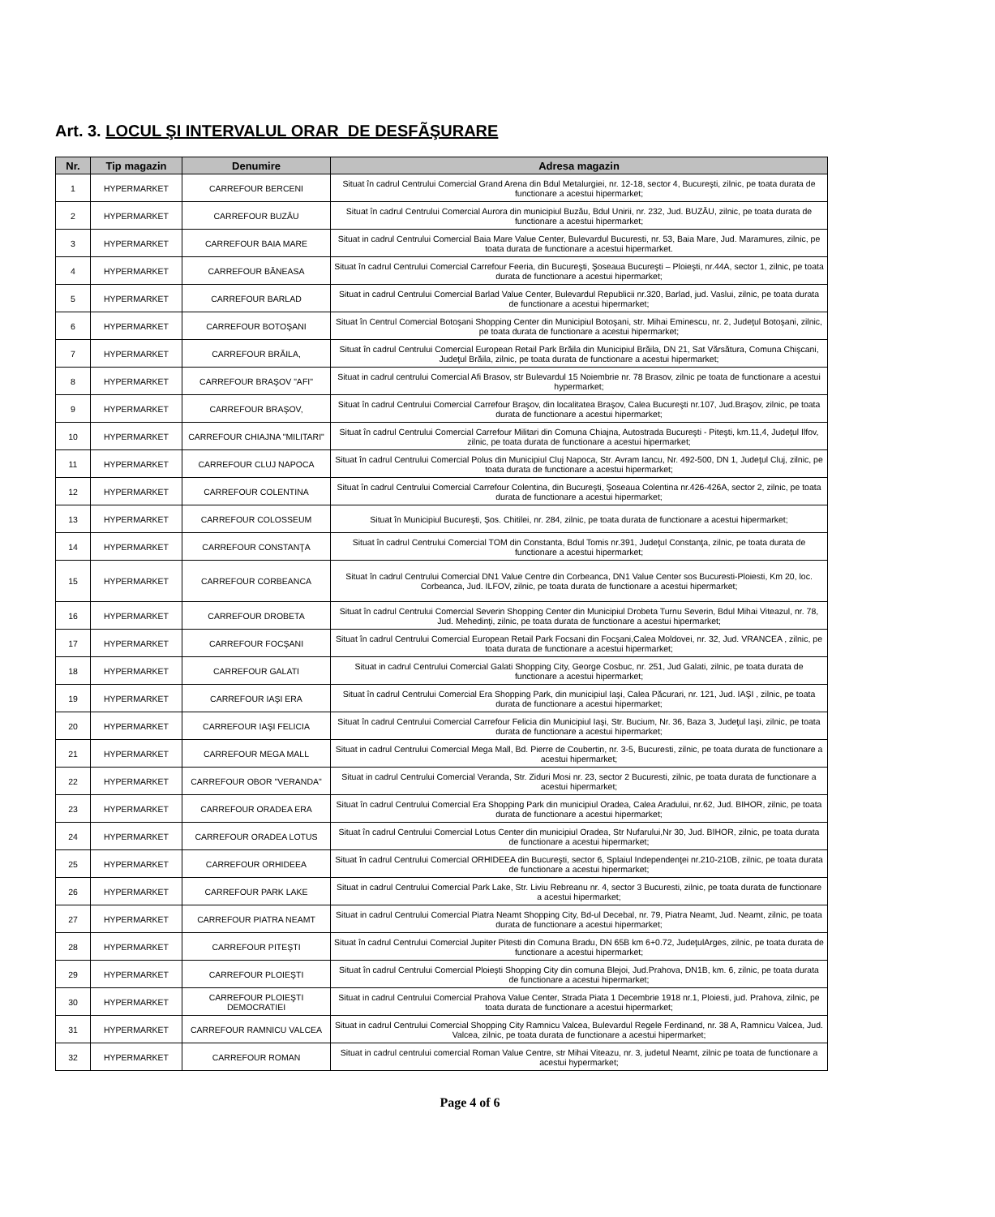Art. 3. LOCUL ŞI INTERVALUL ORAR DE DESFÃŞURARE
| Nr. | Tip magazin | Denumire | Adresa magazin |
| --- | --- | --- | --- |
| 1 | HYPERMARKET | CARREFOUR BERCENI | Situat în cadrul Centrului Comercial Grand Arena din Bdul Metalurgiei, nr. 12-18, sector 4, Bucureşti, zilnic, pe toata durata de functionare a acestui hipermarket; |
| 2 | HYPERMARKET | CARREFOUR BUZĂU | Situat în cadrul Centrului Comercial Aurora din municipiul Buzău, Bdul Unirii, nr. 232, Jud. BUZĂU, zilnic, pe toata durata de functionare a acestui hipermarket; |
| 3 | HYPERMARKET | CARREFOUR BAIA MARE | Situat in cadrul Centrului Comercial Baia Mare Value Center, Bulevardul Bucuresti, nr. 53, Baia Mare, Jud. Maramures, zilnic, pe toata durata de functionare a acestui hipermarket. |
| 4 | HYPERMARKET | CARREFOUR BĂNEASA | Situat în cadrul Centrului Comercial Carrefour Feeria, din Bucureşti, Şoseaua Bucureşti – Ploieşti, nr.44A, sector 1, zilnic, pe toata durata de functionare a acestui hipermarket; |
| 5 | HYPERMARKET | CARREFOUR BARLAD | Situat in cadrul Centrului Comercial Barlad Value Center, Bulevardul Republicii nr.320, Barlad, jud. Vaslui, zilnic, pe toata durata de functionare a acestui hipermarket; |
| 6 | HYPERMARKET | CARREFOUR BOTOŞANI | Situat în Centrul Comercial Botoşani Shopping Center din Municipiul Botoşani, str. Mihai Eminescu, nr. 2, Judeţul Botoşani, zilnic, pe toata durata de functionare a acestui hipermarket; |
| 7 | HYPERMARKET | CARREFOUR BRĂILA, | Situat în cadrul Centrului Comercial European Retail Park Brăila din Municipiul Brăila, DN 21, Sat Vărsătura, Comuna Chişcani, Judeţul Brăila, zilnic, pe toata durata de functionare a acestui hipermarket; |
| 8 | HYPERMARKET | CARREFOUR BRAŞOV "AFI" | Situat in cadrul centrului Comercial Afi Brasov, str Bulevardul 15 Noiembrie nr. 78 Brasov, zilnic pe toata de functionare a acestui hypermarket; |
| 9 | HYPERMARKET | CARREFOUR BRAŞOV, | Situat în cadrul Centrului Comercial Carrefour Braşov, din localitatea Braşov, Calea Bucureşti nr.107, Jud.Braşov, zilnic, pe toata durata de functionare a acestui hipermarket; |
| 10 | HYPERMARKET | CARREFOUR CHIAJNA "MILITARI" | Situat în cadrul Centrului Comercial Carrefour Militari din Comuna Chiajna, Autostrada Bucureşti - Piteşti, km.11,4, Judeţul Ilfov, zilnic, pe toata durata de functionare a acestui hipermarket; |
| 11 | HYPERMARKET | CARREFOUR CLUJ NAPOCA | Situat în cadrul Centrului Comercial Polus din Municipiul Cluj Napoca, Str. Avram Iancu, Nr. 492-500, DN 1, Judeţul Cluj, zilnic, pe toata durata de functionare a acestui hipermarket; |
| 12 | HYPERMARKET | CARREFOUR COLENTINA | Situat în cadrul Centrului Comercial Carrefour Colentina, din Bucureşti, Şoseaua Colentina nr.426-426A, sector 2, zilnic, pe toata durata de functionare a acestui hipermarket; |
| 13 | HYPERMARKET | CARREFOUR COLOSSEUM | Situat în Municipiul Bucureşti, Şos. Chitilei, nr. 284, zilnic, pe toata durata de functionare a acestui hipermarket; |
| 14 | HYPERMARKET | CARREFOUR CONSTANŢA | Situat în cadrul Centrului Comercial TOM din Constanta, Bdul Tomis nr.391, Judeţul Constanţa, zilnic, pe toata durata de functionare a acestui hipermarket; |
| 15 | HYPERMARKET | CARREFOUR CORBEANCA | Situat în cadrul Centrului Comercial DN1 Value Centre din Corbeanca, DN1 Value Center sos Bucuresti-Ploiesti, Km 20, loc. Corbeanca, Jud. ILFOV, zilnic, pe toata durata de functionare a acestui hipermarket; |
| 16 | HYPERMARKET | CARREFOUR DROBETA | Situat în cadrul Centrului Comercial Severin Shopping Center din Municipiul Drobeta Turnu Severin, Bdul Mihai Viteazul, nr. 78, Jud. Mehedinţi, zilnic, pe toata durata de functionare a acestui hipermarket; |
| 17 | HYPERMARKET | CARREFOUR FOCŞANI | Situat în cadrul Centrului Comercial European Retail Park Focsani din Focşani,Calea Moldovei, nr. 32, Jud. VRANCEA , zilnic, pe toata durata de functionare a acestui hipermarket; |
| 18 | HYPERMARKET | CARREFOUR GALATI | Situat in cadrul Centrului Comercial Galati Shopping City, George Cosbuc, nr. 251, Jud Galati, zilnic, pe toata durata de functionare a acestui hipermarket; |
| 19 | HYPERMARKET | CARREFOUR IAŞI ERA | Situat în cadrul Centrului Comercial Era Shopping Park, din municipiul Iaşi, Calea Păcurari, nr. 121, Jud. IAŞI , zilnic, pe toata durata de functionare a acestui hipermarket; |
| 20 | HYPERMARKET | CARREFOUR IAŞI FELICIA | Situat în cadrul Centrului Comercial Carrefour Felicia din Municipiul Iaşi, Str. Bucium, Nr. 36, Baza 3, Judeţul Iaşi, zilnic, pe toata durata de functionare a acestui hipermarket; |
| 21 | HYPERMARKET | CARREFOUR MEGA MALL | Situat in cadrul Centrului Comercial Mega Mall, Bd. Pierre de Coubertin, nr. 3-5, Bucuresti, zilnic, pe toata durata de functionare a acestui hipermarket; |
| 22 | HYPERMARKET | CARREFOUR OBOR "VERANDA" | Situat in cadrul Centrului Comercial Veranda, Str. Ziduri Mosi nr. 23, sector 2 Bucuresti, zilnic, pe toata durata de functionare a acestui hipermarket; |
| 23 | HYPERMARKET | CARREFOUR ORADEA ERA | Situat în cadrul Centrului Comercial Era Shopping Park din municipiul Oradea, Calea Aradului, nr.62, Jud. BIHOR, zilnic, pe toata durata de functionare a acestui hipermarket; |
| 24 | HYPERMARKET | CARREFOUR ORADEA LOTUS | Situat în cadrul Centrului Comercial Lotus Center din municipiul Oradea, Str Nufarului,Nr 30, Jud. BIHOR, zilnic, pe toata durata de functionare a acestui hipermarket; |
| 25 | HYPERMARKET | CARREFOUR ORHIDEEA | Situat în cadrul Centrului Comercial ORHIDEEA din Bucureşti, sector 6, Splaiul Independenţei nr.210-210B, zilnic, pe toata durata de functionare a acestui hipermarket; |
| 26 | HYPERMARKET | CARREFOUR PARK LAKE | Situat in cadrul Centrului Comercial Park Lake, Str. Liviu Rebreanu nr. 4, sector 3 Bucuresti, zilnic, pe toata durata de functionare a acestui hipermarket; |
| 27 | HYPERMARKET | CARREFOUR PIATRA NEAMT | Situat in cadrul Centrului Comercial Piatra Neamt Shopping City, Bd-ul Decebal, nr. 79, Piatra Neamt, Jud. Neamt, zilnic, pe toata durata de functionare a acestui hipermarket; |
| 28 | HYPERMARKET | CARREFOUR PITEŞTI | Situat în cadrul Centrului Comercial Jupiter Pitesti din Comuna Bradu, DN 65B km 6+0.72, JudeţulArges, zilnic, pe toata durata de functionare a acestui hipermarket; |
| 29 | HYPERMARKET | CARREFOUR PLOIEŞTI | Situat în cadrul Centrului Comercial Ploieşti Shopping City din comuna Blejoi, Jud.Prahova, DN1B, km. 6, zilnic, pe toata durata de functionare a acestui hipermarket; |
| 30 | HYPERMARKET | CARREFOUR PLOIEŞTI DEMOCRATIEI | Situat in cadrul Centrului Comercial Prahova Value Center, Strada Piata 1 Decembrie 1918 nr.1, Ploiesti, jud. Prahova, zilnic, pe toata durata de functionare a acestui hipermarket; |
| 31 | HYPERMARKET | CARREFOUR RAMNICU VALCEA | Situat in cadrul Centrului Comercial Shopping City Ramnicu Valcea, Bulevardul Regele Ferdinand, nr. 38 A, Ramnicu Valcea, Jud. Valcea, zilnic, pe toata durata de functionare a acestui hipermarket; |
| 32 | HYPERMARKET | CARREFOUR ROMAN | Situat in cadrul centrului comercial Roman Value Centre, str Mihai Viteazu, nr. 3, judetul Neamt, zilnic pe toata de functionare a acestui hypermarket; |
Page 4 of 6